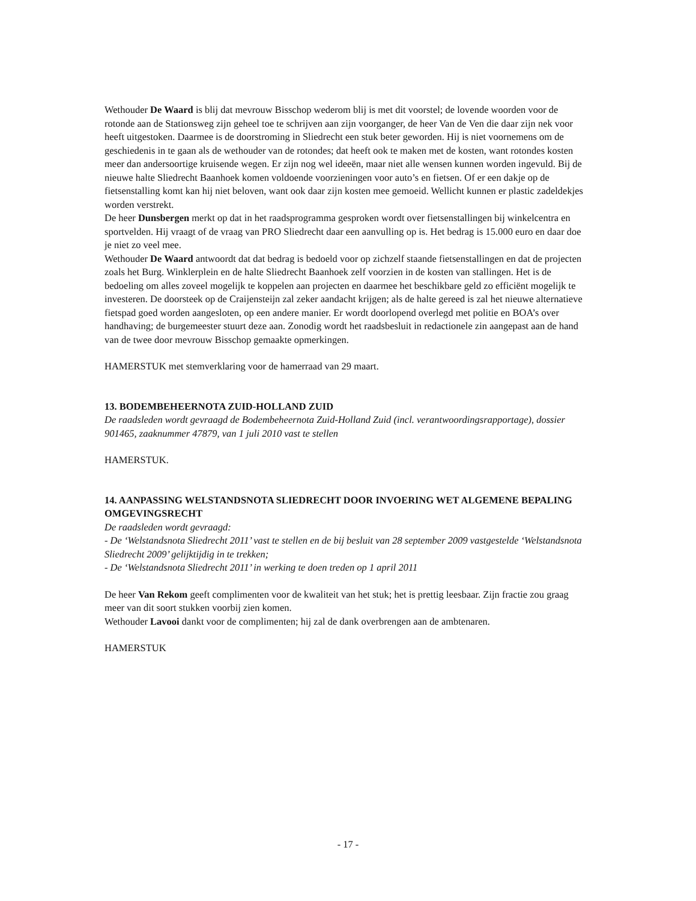Wethouder De Waard is blij dat mevrouw Bisschop wederom blij is met dit voorstel; de lovende woorden voor de rotonde aan de Stationsweg zijn geheel toe te schrijven aan zijn voorganger, de heer Van de Ven die daar zijn nek voor heeft uitgestoken. Daarmee is de doorstroming in Sliedrecht een stuk beter geworden. Hij is niet voornemens om de geschiedenis in te gaan als de wethouder van de rotondes; dat heeft ook te maken met de kosten, want rotondes kosten meer dan andersoortige kruisende wegen. Er zijn nog wel ideeën, maar niet alle wensen kunnen worden ingevuld. Bij de nieuwe halte Sliedrecht Baanhoek komen voldoende voorzieningen voor auto’s en fietsen. Of er een dakje op de fietsenstalling komt kan hij niet beloven, want ook daar zijn kosten mee gemoeid. Wellicht kunnen er plastic zadeldekjes worden verstrekt.
De heer Dunsbergen merkt op dat in het raadsprogramma gesproken wordt over fietsenstallingen bij winkelcentra en sportvelden. Hij vraagt of de vraag van PRO Sliedrecht daar een aanvulling op is. Het bedrag is 15.000 euro en daar doe je niet zo veel mee.
Wethouder De Waard antwoordt dat dat bedrag is bedoeld voor op zichzelf staande fietsenstallingen en dat de projecten zoals het Burg. Winklerplein en de halte Sliedrecht Baanhoek zelf voorzien in de kosten van stallingen. Het is de bedoeling om alles zoveel mogelijk te koppelen aan projecten en daarmee het beschikbare geld zo efficiënt mogelijk te investeren. De doorsteek op de Craijensteijn zal zeker aandacht krijgen; als de halte gereed is zal het nieuwe alternatieve fietspad goed worden aangesloten, op een andere manier. Er wordt doorlopend overlegd met politie en BOA’s over handhaving; de burgemeester stuurt deze aan. Zonodig wordt het raadsbesluit in redactionele zin aangepast aan de hand van de twee door mevrouw Bisschop gemaakte opmerkingen.
HAMERSTUK met stemverklaring voor de hamerraad van 29 maart.
13. BODEMBEHEERNOTA ZUID-HOLLAND ZUID
De raadsleden wordt gevraagd de Bodembeheernota Zuid-Holland Zuid (incl. verantwoordingsrapportage), dossier 901465, zaaknummer 47879, van 1 juli 2010 vast te stellen
HAMERSTUK.
14. AANPASSING WELSTANDSNOTA SLIEDRECHT DOOR INVOERING WET ALGEMENE BEPALING OMGEVINGSRECHT
De raadsleden wordt gevraagd:
- De ‘Welstandsnota Sliedrecht 2011’ vast te stellen en de bij besluit van 28 september 2009 vastgestelde ‘Welstandsnota Sliedrecht 2009’ gelijktijdig in te trekken;
- De ‘Welstandsnota Sliedrecht 2011’ in werking te doen treden op 1 april 2011
De heer Van Rekom geeft complimenten voor de kwaliteit van het stuk; het is prettig leesbaar. Zijn fractie zou graag meer van dit soort stukken voorbij zien komen.
Wethouder Lavooi dankt voor de complimenten; hij zal de dank overbrengen aan de ambtenaren.
HAMERSTUK
- 17 -